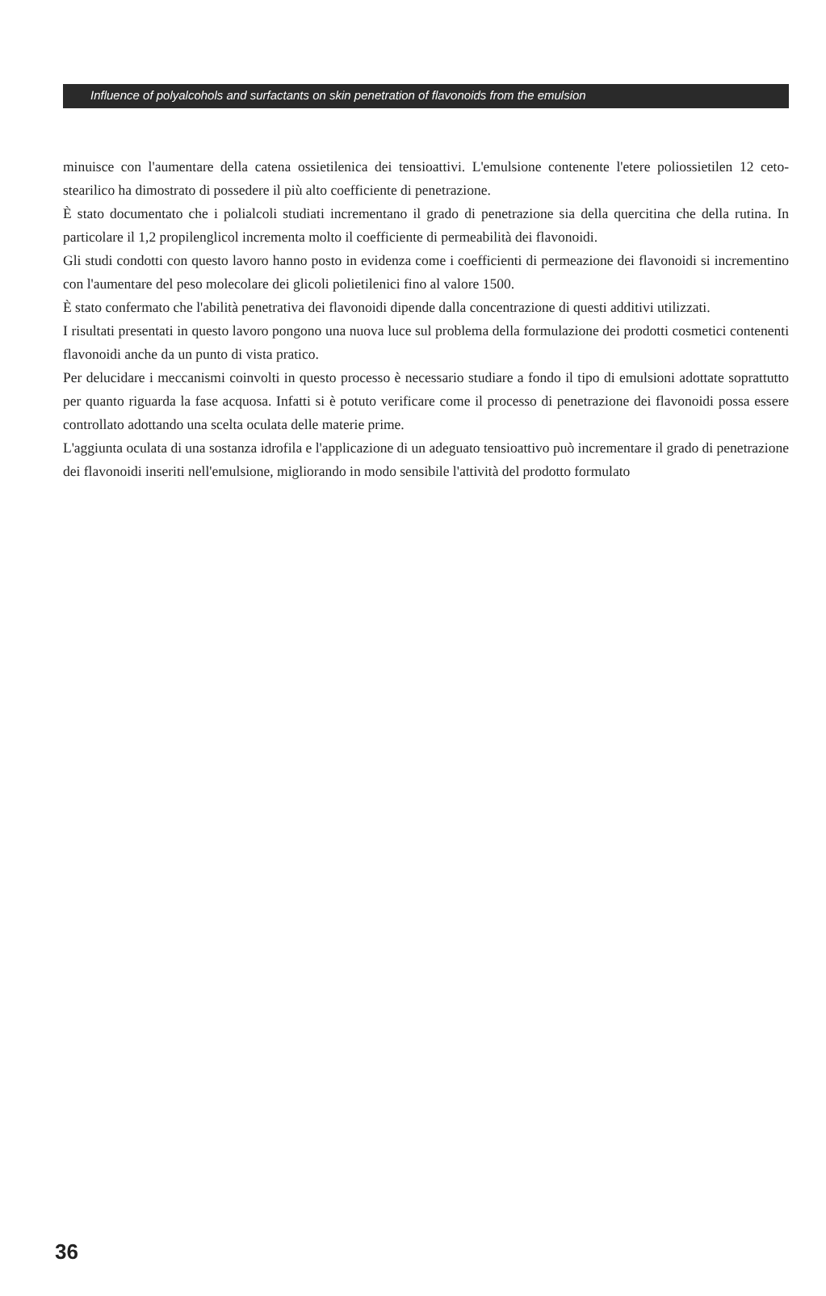Influence of polyalcohols and surfactants on skin penetration of flavonoids from the emulsion
minuisce con l'aumentare della catena ossietilenica dei tensioattivi. L'emulsione contenente l'etere poliossietilen 12 ceto-stearilico ha dimostrato di possedere il più alto coefficiente di penetrazione.
È stato documentato che i polialcoli studiati incrementano il grado di penetrazione sia della quercitina che della rutina. In particolare il 1,2 propilenglicol incrementa molto il coefficiente di permeabilità dei flavonoidi.
Gli studi condotti con questo lavoro hanno posto in evidenza come i coefficienti di permeazione dei flavonoidi si incrementino con l'aumentare del peso molecolare dei glicoli polietilenici fino al valore 1500.
È stato confermato che l'abilità penetrativa dei flavonoidi dipende dalla concentrazione di questi additivi utilizzati.
I risultati presentati in questo lavoro pongono una nuova luce sul problema della formulazione dei prodotti cosmetici contenenti flavonoidi anche da un punto di vista pratico.
Per delucidare i meccanismi coinvolti in questo processo è necessario studiare a fondo il tipo di emulsioni adottate soprattutto per quanto riguarda la fase acquosa. Infatti si è potuto verificare come il processo di penetrazione dei flavonoidi possa essere controllato adottando una scelta oculata delle materie prime.
L'aggiunta oculata di una sostanza idrofila e l'applicazione di un adeguato tensioattivo può incrementare il grado di penetrazione dei flavonoidi inseriti nell'emulsione, migliorando in modo sensibile l'attività del prodotto formulato
36